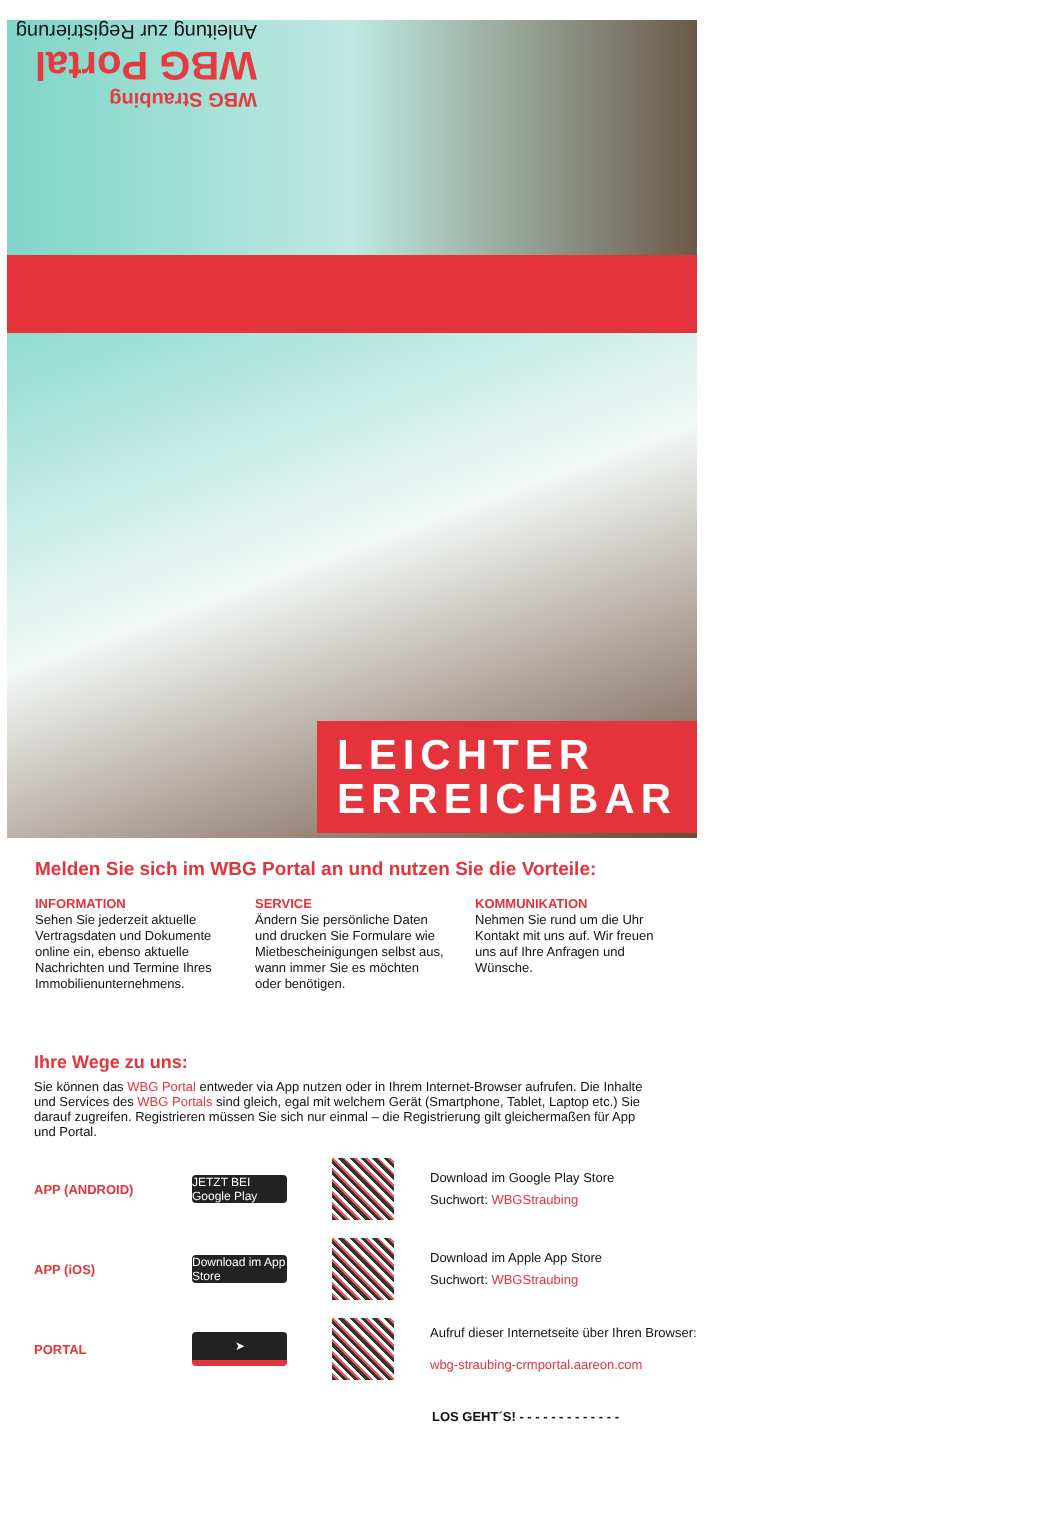WBG Straubing
WBG Portal
Anleitung zur Registrierung
LEICHTER
ERREICHBAR
Melden Sie sich im WBG Portal an und nutzen Sie die Vorteile:
INFORMATION
Sehen Sie jederzeit aktuelle Vertragsdaten und Dokumente online ein, ebenso aktuelle Nachrichten und Termine Ihres Immobilienunternehmens.
SERVICE
Ändern Sie persönliche Daten und drucken Sie Formulare wie Mietbescheinigungen selbst aus, wann immer Sie es möchten oder benötigen.
KOMMUNIKATION
Nehmen Sie rund um die Uhr Kontakt mit uns auf. Wir freuen uns auf Ihre Anfragen und Wünsche.
Ihre Wege zu uns:
Sie können das WBG Portal entweder via App nutzen oder in Ihrem Internet-Browser aufrufen. Die Inhalte und Services des WBG Portals sind gleich, egal mit welchem Gerät (Smartphone, Tablet, Laptop etc.) Sie darauf zugreifen. Registrieren müssen Sie sich nur einmal – die Registrierung gilt gleichermaßen für App und Portal.
APP (ANDROID)
JETZT BEI Google Play
Download im Google Play Store
Suchwort: WBGStraubing
APP (iOS)
Download im App Store
Download im Apple App Store
Suchwort: WBGStraubing
PORTAL
➤
Aufruf dieser Internetseite über Ihren Browser:
wbg-straubing-crmportal.aareon.com
LOS GEHT´S! - - - - - - - - - - - - -